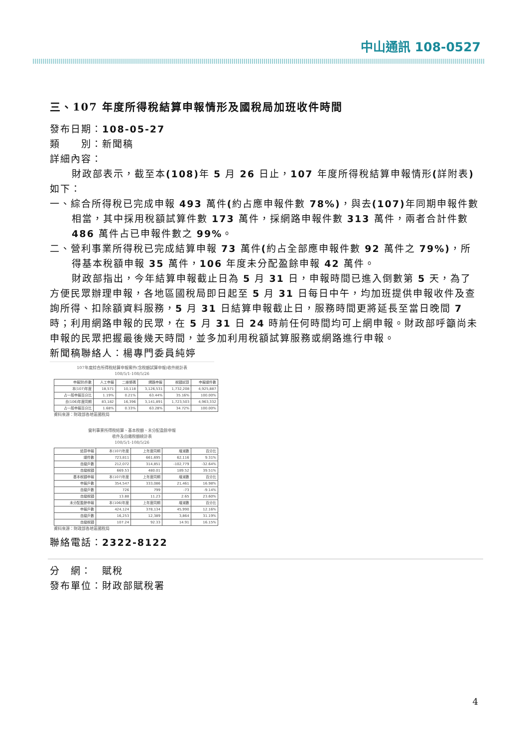中山通訊 108-0527
三、107 年度所得稅結算申報情形及國稅局加班收件時間
發布日期：108-05-27
類　　別：新聞稿
詳細內容：
財政部表示，截至本(108) 年 5 月 26 日止，107 年度所得稅結算申報情形(詳附表) 如下：
一、綜合所得稅已完成申報 493 萬件(約占應申報件數 78%)，與去(107) 年同期申報件數相當，其中採用稅額試算件數 173 萬件，採網路申報件數 313 萬件，兩者合計件數 486 萬件占已申報件數之 99%。
二、營利事業所得稅已完成結算申報 73 萬件(約占全部應申報件數 92 萬件之 79%)，所得基本稅額申報 35 萬件，106 年度未分配盈餘申報 42 萬件。
財政部指出，今年結算申報截止日為 5 月 31 日，申報時間已進入倒數第 5 天，為了方便民眾辦理申報，各地區國稅局即日起至 5 月 31 日每日中午，均加班提供申報收件及查詢所得、扣除額資料服務，5 月 31 日結算申報截止日，服務時間更將延長至當日晚間 7 時；利用網路申報的民眾，在 5 月 31 日 24 時前任何時間均可上網申報。財政部呼籲尚未申報的民眾把握最後幾天時間，並多加利用稅額試算服務或網路進行申報。
新聞稿聯絡人：楊專門委員純婷
107年度綜合所得稅結算申報案件(含稅額試算申報)收件統計表
108/5/1-108/5/26
| 申報別\件數 | 人工申報 | 二維條碼 | 網路申報 | 稅額試算 | 申報總件數 |
| --- | --- | --- | --- | --- | --- |
| 本(107)年度 | 18,571 | 10,118 | 3,126,531 | 1,732,208 | 4,925,887 |
| 占一般申報百分比 | 1.19% | 0.21% | 63.44% | 35.16% | 100.00% |
| 去(106)年度同期 | 83,182 | 16,396 | 3,141,891 | 1,723,503 | 4,963,332 |
| 占一般申報百分比 | 1.68% | 0.33% | 63.28% | 34.72% | 100.00% |
資料來源：財政部各地區國稅局
營利事業所得稅結算、基本稅額、未分配盈餘申報
收件及自繳稅額統計表
108/5/1-108/5/26
| 結算申報 | 本(107)年度 | 上年度同期 | 增減數 | 百分比 |
| --- | --- | --- | --- | --- |
| 總件數 | 723,811 | 661,695 | 62,116 | 9.31% |
| 自繳戶數 | 212,072 | 314,851 | -102,779 | -32.64% |
| 自繳稅額 | 669.53 | 480.01 | 189.52 | 39.51% |
| 基本稅額申報 | 本(107)年度 | 上年度同期 | 增減數 | 百分比 |
| 申報戶數 | 354,547 | 333,086 | 21,461 | 16.98% |
| 自繳戶數 | 726 | 799 | -73 | -9.14% |
| 自繳稅額 | 13.88 | 11.23 | 2.65 | 23.60% |
| 未分配盈餘申報 | 本(106)年度 | 上年度同期 | 增減數 | 百分比 |
| 申報戶數 | 424,124 | 378,134 | 45,990 | 12.16% |
| 自繳戶數 | 16,253 | 12,389 | 3,864 | 31.19% |
| 自繳稅額 | 107.24 | 92.33 | 14.91 | 16.15% |
資料來源：財政部各地區國稅局
聯絡電話：2322-8122
分　網：　賦稅
發布單位：財政部賦稅署
4